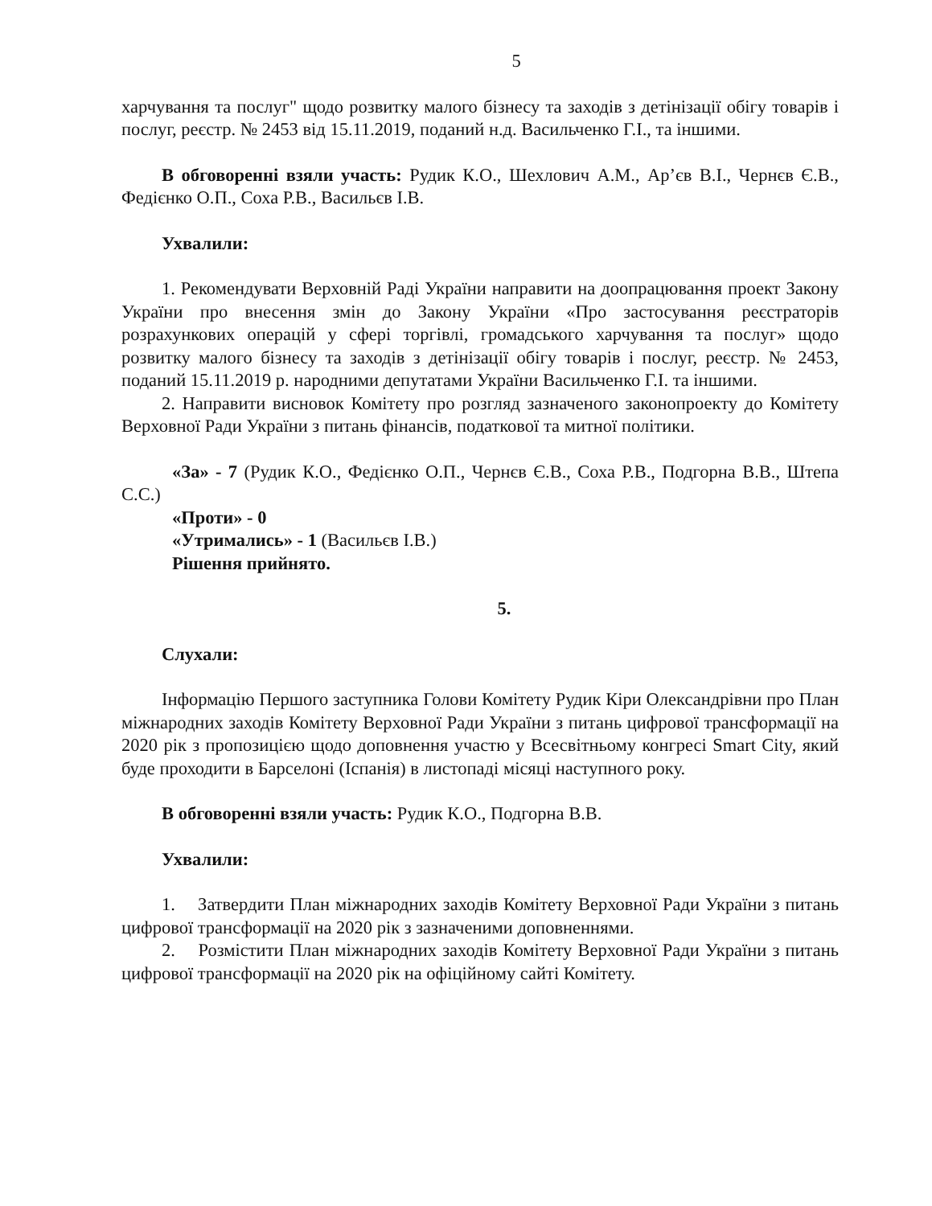5
харчування та послуг" щодо розвитку малого бізнесу та заходів з детінізації обігу товарів і послуг, реєстр. № 2453 від 15.11.2019, поданий н.д. Васильченко Г.І., та іншими.
В обговоренні взяли участь: Рудик К.О., Шехлович А.М., Ар’єв В.І., Чернєв Є.В., Федієнко О.П., Соха Р.В., Васильєв І.В.
Ухвалили:
1. Рекомендувати Верховній Раді України направити на доопрацювання проект Закону України про внесення змін до Закону України «Про застосування реєстраторів розрахункових операцій у сфері торгівлі, громадського харчування та послуг» щодо розвитку малого бізнесу та заходів з детінізації обігу товарів і послуг, реєстр. № 2453, поданий 15.11.2019 р. народними депутатами України Васильченко Г.І. та іншими.
2. Направити висновок Комітету про розгляд зазначеного законопроекту до Комітету Верховної Ради України з питань фінансів, податкової та митної політики.
«За» - 7 (Рудик К.О., Федієнко О.П., Чернєв Є.В., Соха Р.В., Подгорна В.В., Штепа С.С.)
«Проти» - 0
«Утримались» - 1 (Васильєв І.В.)
Рішення прийнято.
5.
Слухали:
Інформацію Першого заступника Голови Комітету Рудик Кіри Олександрівни про План міжнародних заходів Комітету Верховної Ради України з питань цифрової трансформації на 2020 рік з пропозицією щодо доповнення участю у Всесвітньому конгресі Smart City, який буде проходити в Барселоні (Іспанія) в листопаді місяці наступного року.
В обговоренні взяли участь: Рудик К.О., Подгорна В.В.
Ухвалили:
1. Затвердити План міжнародних заходів Комітету Верховної Ради України з питань цифрової трансформації на 2020 рік з зазначеними доповненнями.
2. Розмістити План міжнародних заходів Комітету Верховної Ради України з питань цифрової трансформації на 2020 рік на офіційному сайті Комітету.